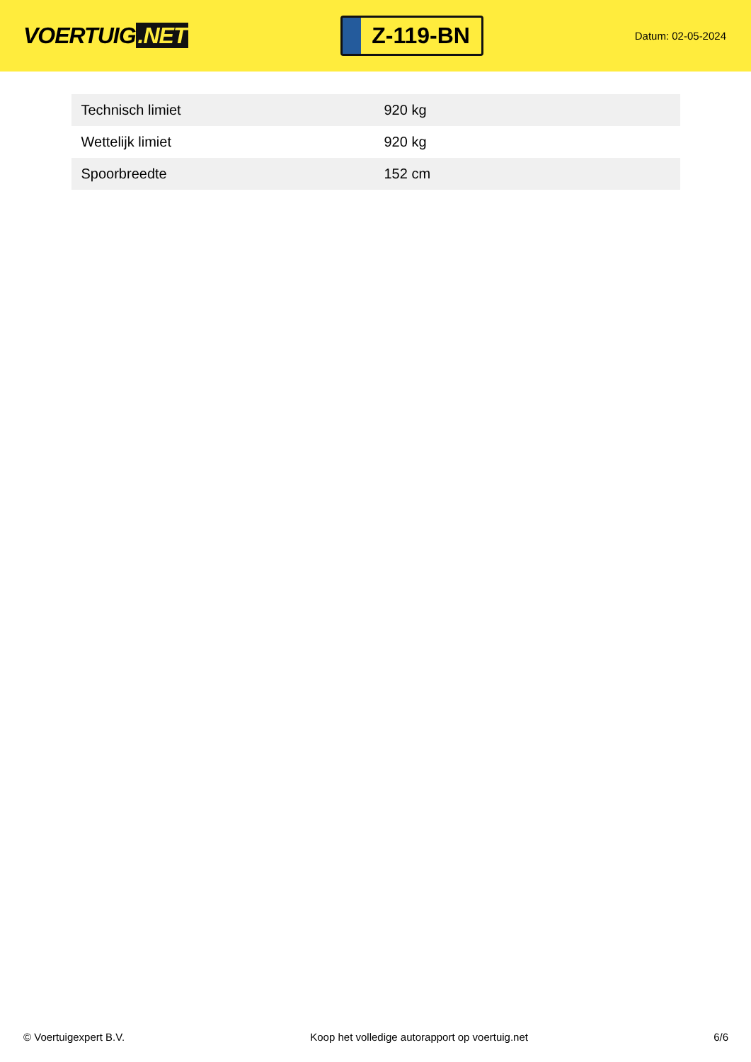VOERTUIG.NET
Z-119-BN
Datum: 02-05-2024
| Technisch limiet | 920 kg |
| Wettelijk limiet | 920 kg |
| Spoorbreedte | 152 cm |
© Voertuigexpert B.V. Koop het volledige autorapport op voertuig.net 6/6